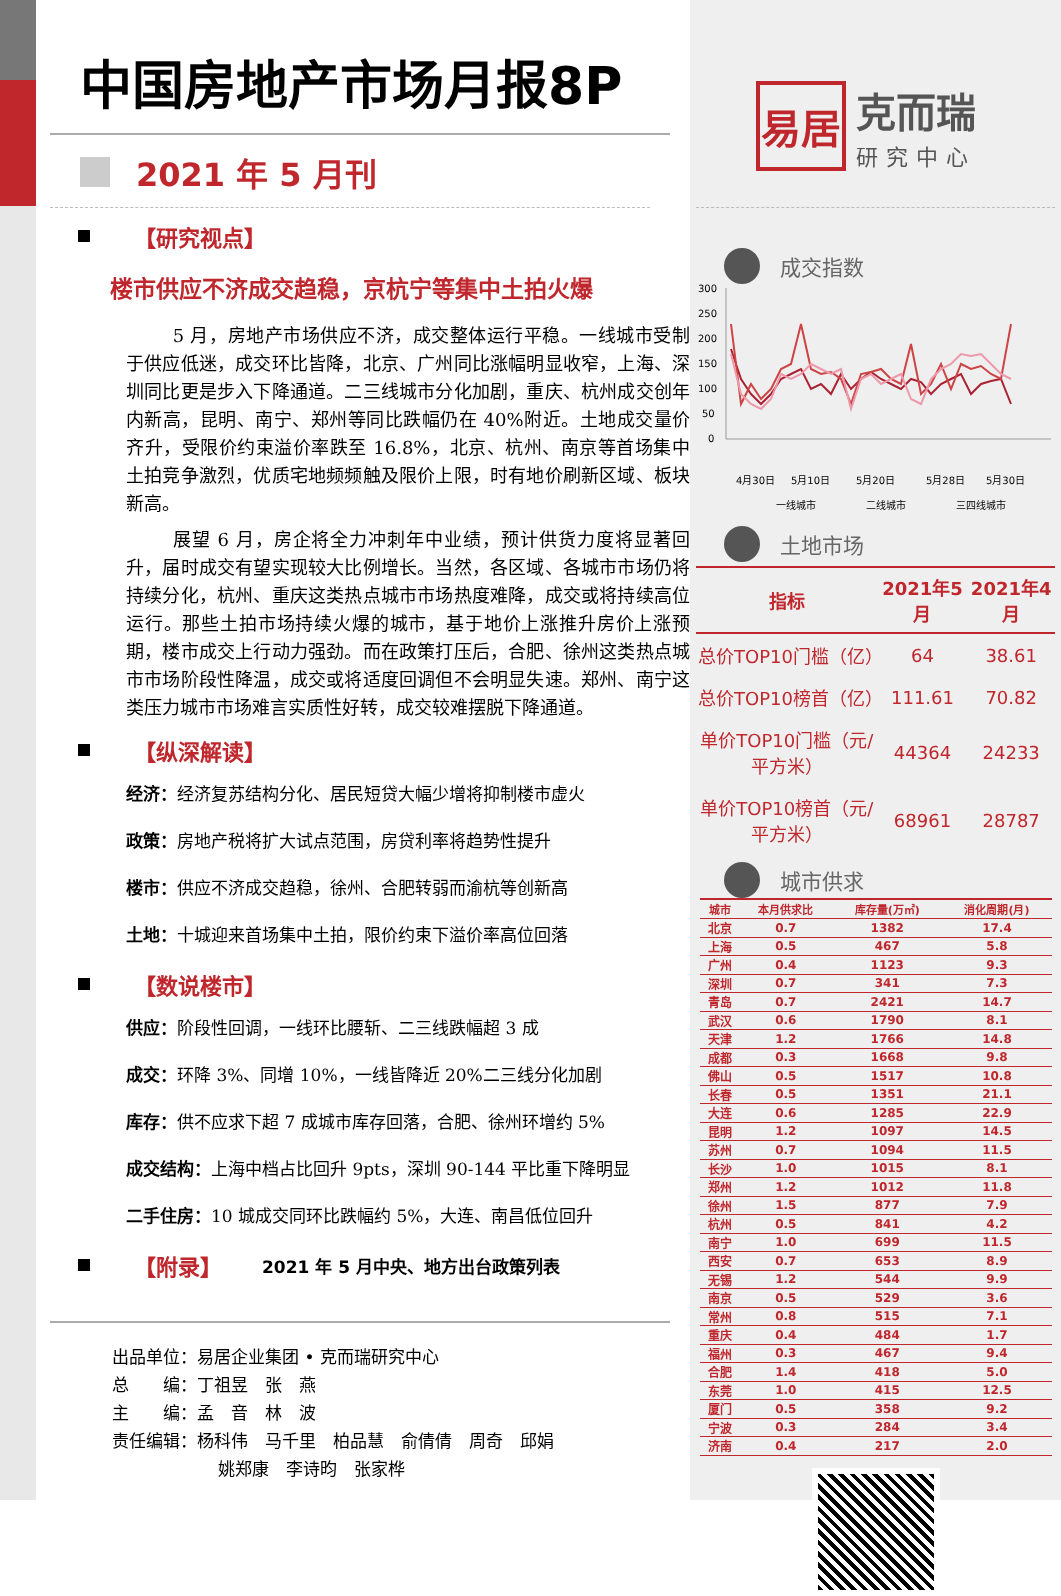中国房地产市场月报8P
2021 年 5 月刊
【研究视点】
楼市供应不济成交趋稳，京杭宁等集中土拍火爆
5 月，房地产市场供应不济，成交整体运行平稳。一线城市受制于供应低迷，成交环比皆降，北京、广州同比涨幅明显收窄，上海、深圳同比更是步入下降通道。二三线城市分化加剧，重庆、杭州成交创年内新高，昆明、南宁、郑州等同比跌幅仍在 40%附近。土地成交量价齐升，受限价约束溢价率跌至 16.8%，北京、杭州、南京等首场集中土拍竞争激烈，优质宅地频频触及限价上限，时有地价刷新区域、板块新高。
展望 6 月，房企将全力冲刺年中业绩，预计供货力度将显著回升，届时成交有望实现较大比例增长。当然，各区域、各城市市场仍将持续分化，杭州、重庆这类热点城市市场热度难降，成交或将持续高位运行。那些土拍市场持续火爆的城市，基于地价上涨推升房价上涨预期，楼市成交上行动力强劲。而在政策打压后，合肥、徐州这类热点城市市场阶段性降温，成交或将适度回调但不会明显失速。郑州、南宁这类压力城市市场难言实质性好转，成交较难摆脱下降通道。
【纵深解读】
经济：经济复苏结构分化、居民短贷大幅少增将抑制楼市虚火
政策：房地产税将扩大试点范围，房贷利率将趋势性提升
楼市：供应不济成交趋稳，徐州、合肥转弱而渝杭等创新高
土地：十城迎来首场集中土拍，限价约束下溢价率高位回落
【数说楼市】
供应：阶段性回调，一线环比腰斩、二三线跌幅超 3 成
成交：环降 3%、同增 10%，一线皆降近 20%二三线分化加剧
库存：供不应求下超 7 成城市库存回落，合肥、徐州环增约 5%
成交结构：上海中档占比回升 9pts，深圳 90-144 平比重下降明显
二手住房：10 城成交同环比跌幅约 5%，大连、南昌低位回升
【附录】 2021 年 5 月中央、地方出台政策列表
出品单位：易居企业集团 • 克而瑞研究中心
总　　编：丁祖昱　张　燕
主　　编：孟　音　林　波
责任编辑：杨科伟　马千里　柏品慧　俞倩倩　周奇　邱娟
姚郑康　李诗昀　张家桦
易居
克而瑞
研究中心
成交指数
300
250
200
150
100
50
0
4月30日
5月10日
5月20日
5月28日
5月30日
一线城市
二线城市
三四线城市
土地市场
| 指标 | 2021年5月 | 2021年4月 |
| --- | --- | --- |
| 总价TOP10门槛（亿） | 64 | 38.61 |
| 总价TOP10榜首（亿） | 111.61 | 70.82 |
| 单价TOP10门槛（元/平方米） | 44364 | 24233 |
| 单价TOP10榜首（元/平方米） | 68961 | 28787 |
城市供求
| 城市 | 本月供求比 | 库存量(万㎡) | 消化周期(月) |
| --- | --- | --- | --- |
| 北京 | 0.7 | 1382 | 17.4 |
| 上海 | 0.5 | 467 | 5.8 |
| 广州 | 0.4 | 1123 | 9.3 |
| 深圳 | 0.7 | 341 | 7.3 |
| 青岛 | 0.7 | 2421 | 14.7 |
| 武汉 | 0.6 | 1790 | 8.1 |
| 天津 | 1.2 | 1766 | 14.8 |
| 成都 | 0.3 | 1668 | 9.8 |
| 佛山 | 0.5 | 1517 | 10.8 |
| 长春 | 0.5 | 1351 | 21.1 |
| 大连 | 0.6 | 1285 | 22.9 |
| 昆明 | 1.2 | 1097 | 14.5 |
| 苏州 | 0.7 | 1094 | 11.5 |
| 长沙 | 1.0 | 1015 | 8.1 |
| 郑州 | 1.2 | 1012 | 11.8 |
| 徐州 | 1.5 | 877 | 7.9 |
| 杭州 | 0.5 | 841 | 4.2 |
| 南宁 | 1.0 | 699 | 11.5 |
| 西安 | 0.7 | 653 | 8.9 |
| 无锡 | 1.2 | 544 | 9.9 |
| 南京 | 0.5 | 529 | 3.6 |
| 常州 | 0.8 | 515 | 7.1 |
| 重庆 | 0.4 | 484 | 1.7 |
| 福州 | 0.3 | 467 | 9.4 |
| 合肥 | 1.4 | 418 | 5.0 |
| 东莞 | 1.0 | 415 | 12.5 |
| 厦门 | 0.5 | 358 | 9.2 |
| 宁波 | 0.3 | 284 | 3.4 |
| 济南 | 0.4 | 217 | 2.0 |